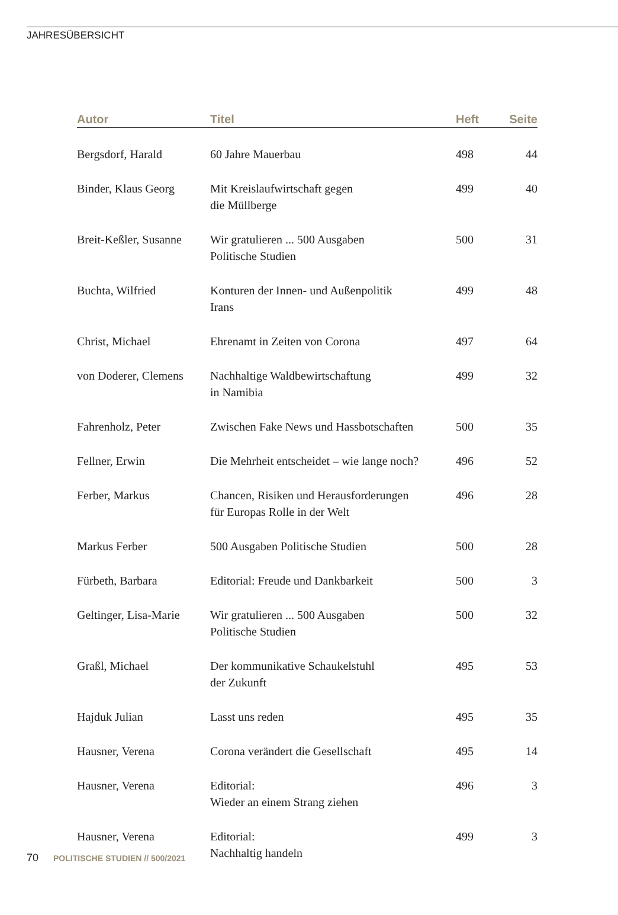JAHRESÜBERSICHT
| Autor | Titel | Heft | Seite |
| --- | --- | --- | --- |
| Bergsdorf, Harald | 60 Jahre Mauerbau | 498 | 44 |
| Binder, Klaus Georg | Mit Kreislaufwirtschaft gegen die Müllberge | 499 | 40 |
| Breit-Keßler, Susanne | Wir gratulieren ... 500 Ausgaben Politische Studien | 500 | 31 |
| Buchta, Wilfried | Konturen der Innen- und Außenpolitik Irans | 499 | 48 |
| Christ, Michael | Ehrenamt in Zeiten von Corona | 497 | 64 |
| von Doderer, Clemens | Nachhaltige Waldbewirtschaftung in Namibia | 499 | 32 |
| Fahrenholz, Peter | Zwischen Fake News und Hassbotschaften | 500 | 35 |
| Fellner, Erwin | Die Mehrheit entscheidet – wie lange noch? | 496 | 52 |
| Ferber, Markus | Chancen, Risiken und Herausforderungen für Europas Rolle in der Welt | 496 | 28 |
| Markus Ferber | 500 Ausgaben Politische Studien | 500 | 28 |
| Fürbeth, Barbara | Editorial: Freude und Dankbarkeit | 500 | 3 |
| Geltinger, Lisa-Marie | Wir gratulieren ... 500 Ausgaben Politische Studien | 500 | 32 |
| Graßl, Michael | Der kommunikative Schaukelstuhl der Zukunft | 495 | 53 |
| Hajduk Julian | Lasst uns reden | 495 | 35 |
| Hausner, Verena | Corona verändert die Gesellschaft | 495 | 14 |
| Hausner, Verena | Editorial: Wieder an einem Strang ziehen | 496 | 3 |
| Hausner, Verena | Editorial: Nachhaltig handeln | 499 | 3 |
70 POLITISCHE STUDIEN // 500/2021